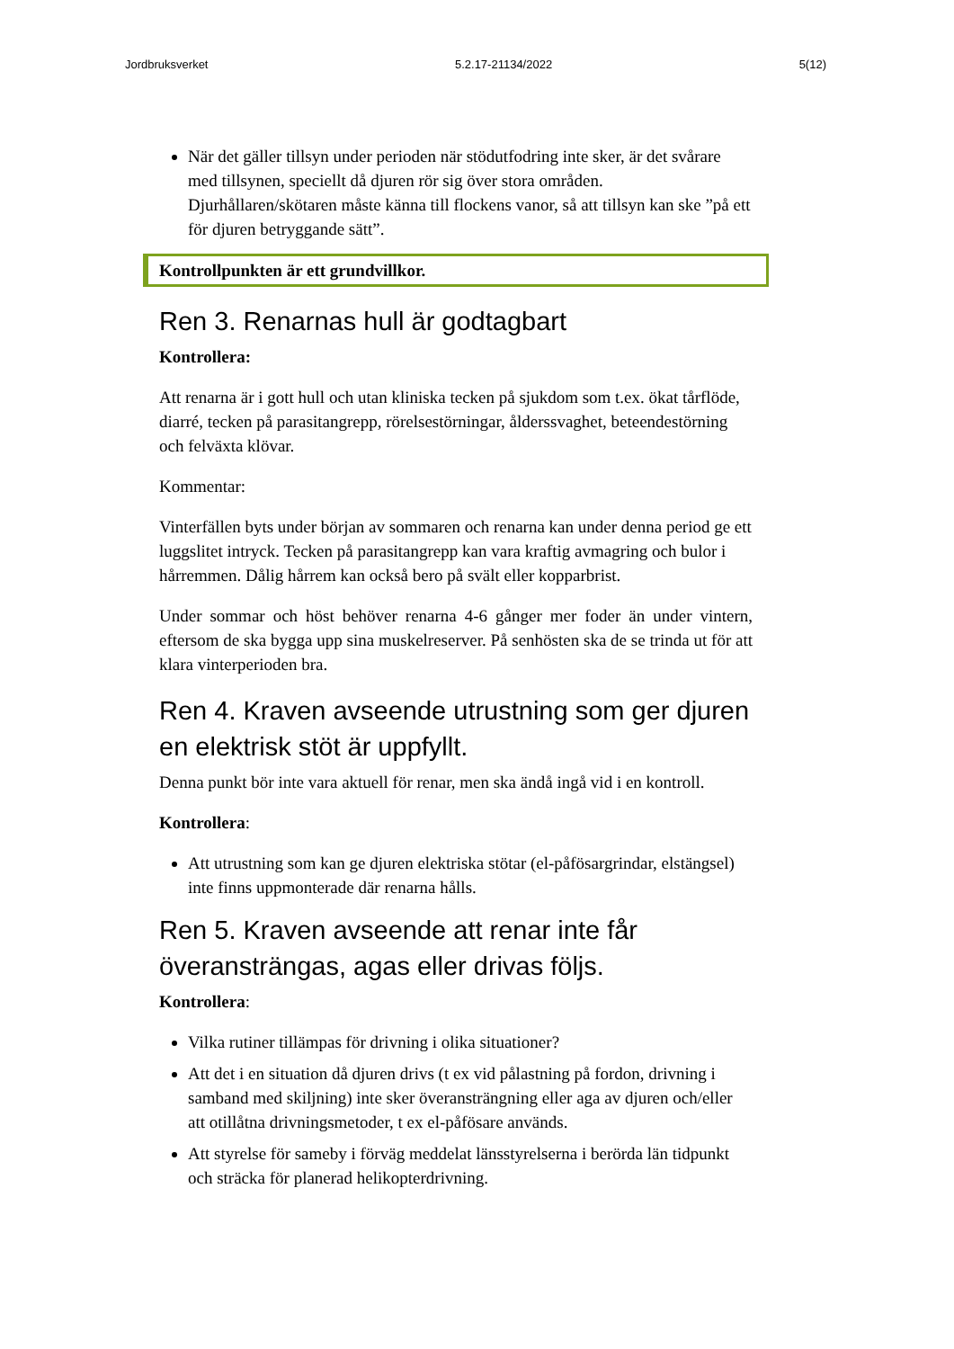Jordbruksverket 5.2.17-21134/2022 5(12)
När det gäller tillsyn under perioden när stödutfodring inte sker, är det svårare med tillsynen, speciellt då djuren rör sig över stora områden. Djurhållaren/skötaren måste känna till flockens vanor, så att tillsyn kan ske ”på ett för djuren betryggande sätt”.
Kontrollpunkten är ett grundvillkor.
Ren 3. Renarnas hull är godtagbart
Kontrollera:
Att renarna är i gott hull och utan kliniska tecken på sjukdom som t.ex. ökat tårflöde, diarré, tecken på parasitangrepp, rörelsestörningar, ålderssvaghet, beteendestörning och felväxta klövar.
Kommentar:
Vinterfällen byts under början av sommaren och renarna kan under denna period ge ett luggslitet intryck. Tecken på parasitangrepp kan vara kraftig avmagring och bulor i hårremmen. Dålig hårrem kan också bero på svält eller kopparbrist.
Under sommar och höst behöver renarna 4-6 gånger mer foder än under vintern, eftersom de ska bygga upp sina muskelreserver. På senhösten ska de se trinda ut för att klara vinterperioden bra.
Ren 4. Kraven avseende utrustning som ger djuren en elektrisk stöt är uppfyllt.
Denna punkt bör inte vara aktuell för renar, men ska ändå ingå vid i en kontroll.
Kontrollera:
Att utrustning som kan ge djuren elektriska stötar (el-påfösargrindar, elstängsel) inte finns uppmonterade där renarna hålls.
Ren 5. Kraven avseende att renar inte får överansträngas, agas eller drivas följs.
Kontrollera:
Vilka rutiner tillämpas för drivning i olika situationer?
Att det i en situation då djuren drivs (t ex vid pålastning på fordon, drivning i samband med skiljning) inte sker överansträngning eller aga av djuren och/eller att otillåtna drivningsmetoder, t ex el-påfösare används.
Att styrelse för sameby i förväg meddelat länsstyrelserna i berörda län tidpunkt och sträcka för planerad helikopterdrivning.